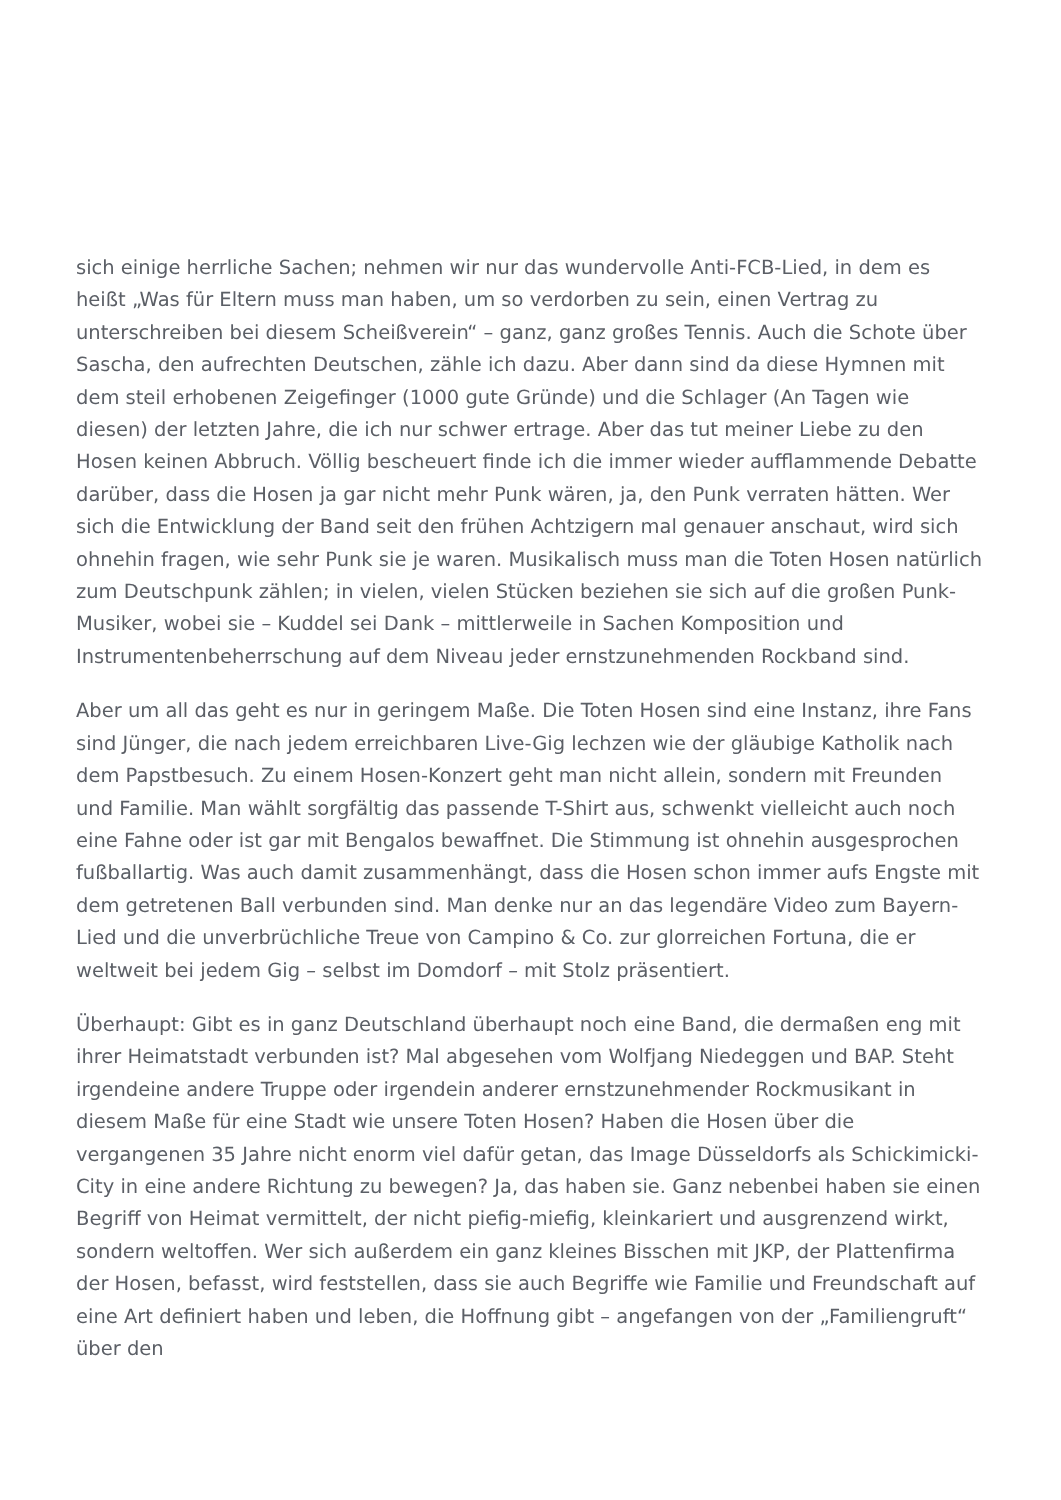sich einige herrliche Sachen; nehmen wir nur das wundervolle Anti-FCB-Lied, in dem es heißt „Was für Eltern muss man haben, um so verdorben zu sein, einen Vertrag zu unterschreiben bei diesem Scheißverein“ – ganz, ganz großes Tennis. Auch die Schote über Sascha, den aufrechten Deutschen, zähle ich dazu. Aber dann sind da diese Hymnen mit dem steil erhobenen Zeigefinger (1000 gute Gründe) und die Schlager (An Tagen wie diesen) der letzten Jahre, die ich nur schwer ertrage. Aber das tut meiner Liebe zu den Hosen keinen Abbruch. Völlig bescheuert finde ich die immer wieder aufflammende Debatte darüber, dass die Hosen ja gar nicht mehr Punk wären, ja, den Punk verraten hätten. Wer sich die Entwicklung der Band seit den frühen Achtzigern mal genauer anschaut, wird sich ohnehin fragen, wie sehr Punk sie je waren. Musikalisch muss man die Toten Hosen natürlich zum Deutschpunk zählen; in vielen, vielen Stücken beziehen sie sich auf die großen Punk-Musiker, wobei sie – Kuddel sei Dank – mittlerweile in Sachen Komposition und Instrumentenbeherrschung auf dem Niveau jeder ernstzunehmenden Rockband sind.
Aber um all das geht es nur in geringem Maße. Die Toten Hosen sind eine Instanz, ihre Fans sind Jünger, die nach jedem erreichbaren Live-Gig lechzen wie der gläubige Katholik nach dem Papstbesuch. Zu einem Hosen-Konzert geht man nicht allein, sondern mit Freunden und Familie. Man wählt sorgfältig das passende T-Shirt aus, schwenkt vielleicht auch noch eine Fahne oder ist gar mit Bengalos bewaffnet. Die Stimmung ist ohnehin ausgesprochen fußballartig. Was auch damit zusammenhängt, dass die Hosen schon immer aufs Engste mit dem getretenen Ball verbunden sind. Man denke nur an das legendäre Video zum Bayern-Lied und die unverbrüchliche Treue von Campino & Co. zur glorreichen Fortuna, die er weltweit bei jedem Gig – selbst im Domdorf – mit Stolz präsentiert.
Überhaupt: Gibt es in ganz Deutschland überhaupt noch eine Band, die dermaßen eng mit ihrer Heimatstadt verbunden ist? Mal abgesehen vom Wolfjang Niedeggen und BAP. Steht irgendeine andere Truppe oder irgendein anderer ernstzunehmender Rockmusikant in diesem Maße für eine Stadt wie unsere Toten Hosen? Haben die Hosen über die vergangenen 35 Jahre nicht enorm viel dafür getan, das Image Düsseldorfs als Schickimicki-City in eine andere Richtung zu bewegen? Ja, das haben sie. Ganz nebenbei haben sie einen Begriff von Heimat vermittelt, der nicht piefig-miefig, kleinkariert und ausgrenzend wirkt, sondern weltoffen. Wer sich außerdem ein ganz kleines Bisschen mit JKP, der Plattenfirma der Hosen, befasst, wird feststellen, dass sie auch Begriffe wie Familie und Freundschaft auf eine Art definiert haben und leben, die Hoffnung gibt – angefangen von der „Familiengruft“ über den